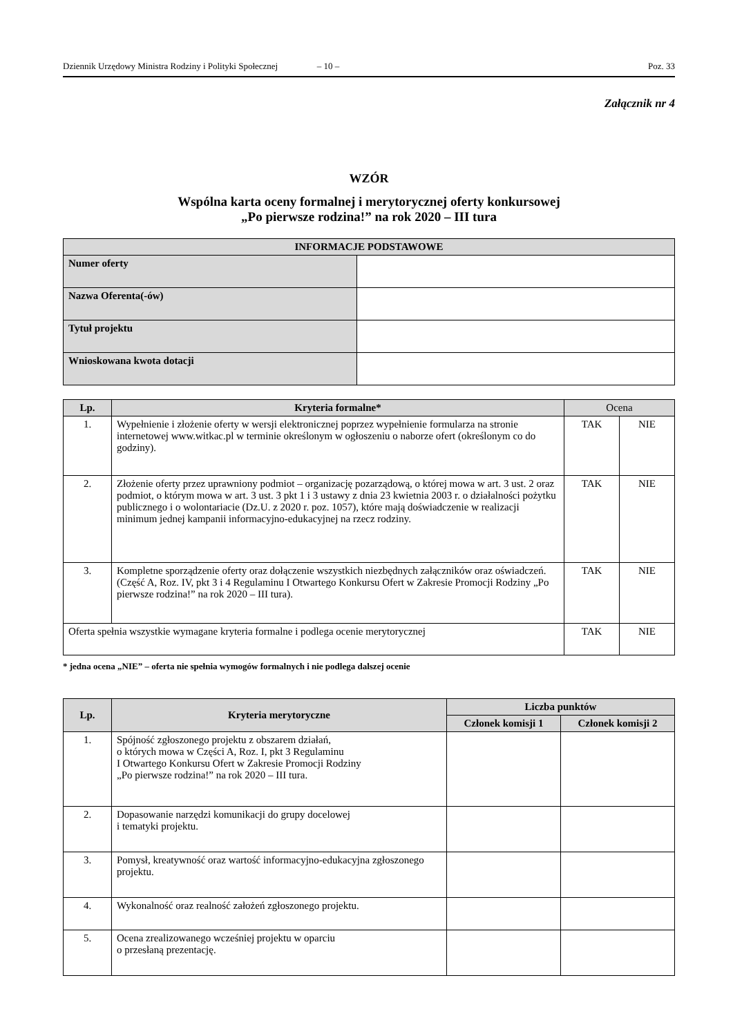Dziennik Urzędowy Ministra Rodziny i Polityki Społecznej – 10 – Poz. 33
Załącznik nr 4
WZÓR
Wspólna karta oceny formalnej i merytorycznej oferty konkursowej
„Po pierwsze rodzina!” na rok 2020 – III tura
| INFORMACJE PODSTAWOWE | |
| --- | --- |
| Numer oferty | |
| Nazwa Oferenta(-ów) | |
| Tytuł projektu | |
| Wnioskowana kwota dotacji | |
| Lp. | Kryteria formalne* | Ocena | |
| --- | --- | --- | --- |
| 1. | Wypełnienie i złożenie oferty w wersji elektronicznej poprzez wypełnienie formularza na stronie internetowej www.witkac.pl w terminie określonym w ogłoszeniu o naborze ofert (określonym co do godziny). | TAK | NIE |
| 2. | Złożenie oferty przez uprawniony podmiot – organizację pozarządową, o której mowa w art. 3 ust. 2 oraz podmiot, o którym mowa w art. 3 ust. 3 pkt 1 i 3 ustawy z dnia 23 kwietnia 2003 r. o działalności pożytku publicznego i o wolontariacie (Dz.U. z 2020 r. poz. 1057), które mają doświadczenie w realizacji minimum jednej kampanii informacyjno-edukacyjnej na rzecz rodziny. | TAK | NIE |
| 3. | Kompletne sporządzenie oferty oraz dołączenie wszystkich niezbędnych załączników oraz oświadczeń. (Część A, Roz. IV, pkt 3 i 4 Regulaminu I Otwartego Konkursu Ofert w Zakresie Promocji Rodziny „Po pierwsze rodzina!” na rok 2020 – III tura). | TAK | NIE |
| Oferta spełnia wszystkie wymagane kryteria formalne i podlega ocenie merytorycznej | | TAK | NIE |
* jedna ocena „NIE” – oferta nie spełnia wymogów formalnych i nie podlega dalszej ocenie
| Lp. | Kryteria merytoryczne | Liczba punktów | |
| --- | --- | --- | --- |
| | | Członek komisji 1 | Członek komisji 2 |
| 1. | Spójność zgłoszonego projektu z obszarem działań, o których mowa w Części A, Roz. I, pkt 3 Regulaminu I Otwartego Konkursu Ofert w Zakresie Promocji Rodziny „Po pierwsze rodzina!” na rok 2020 – III tura. | | |
| 2. | Dopasowanie narzędzi komunikacji do grupy docelowej i tematyki projektu. | | |
| 3. | Pomysł, kreatywność oraz wartość informacyjno-edukacyjna zgłoszonego projektu. | | |
| 4. | Wykonalność oraz realność założeń zgłoszonego projektu. | | |
| 5. | Ocena zrealizowanego wcześniej projektu w oparciu o przesłaną prezentację. | | |